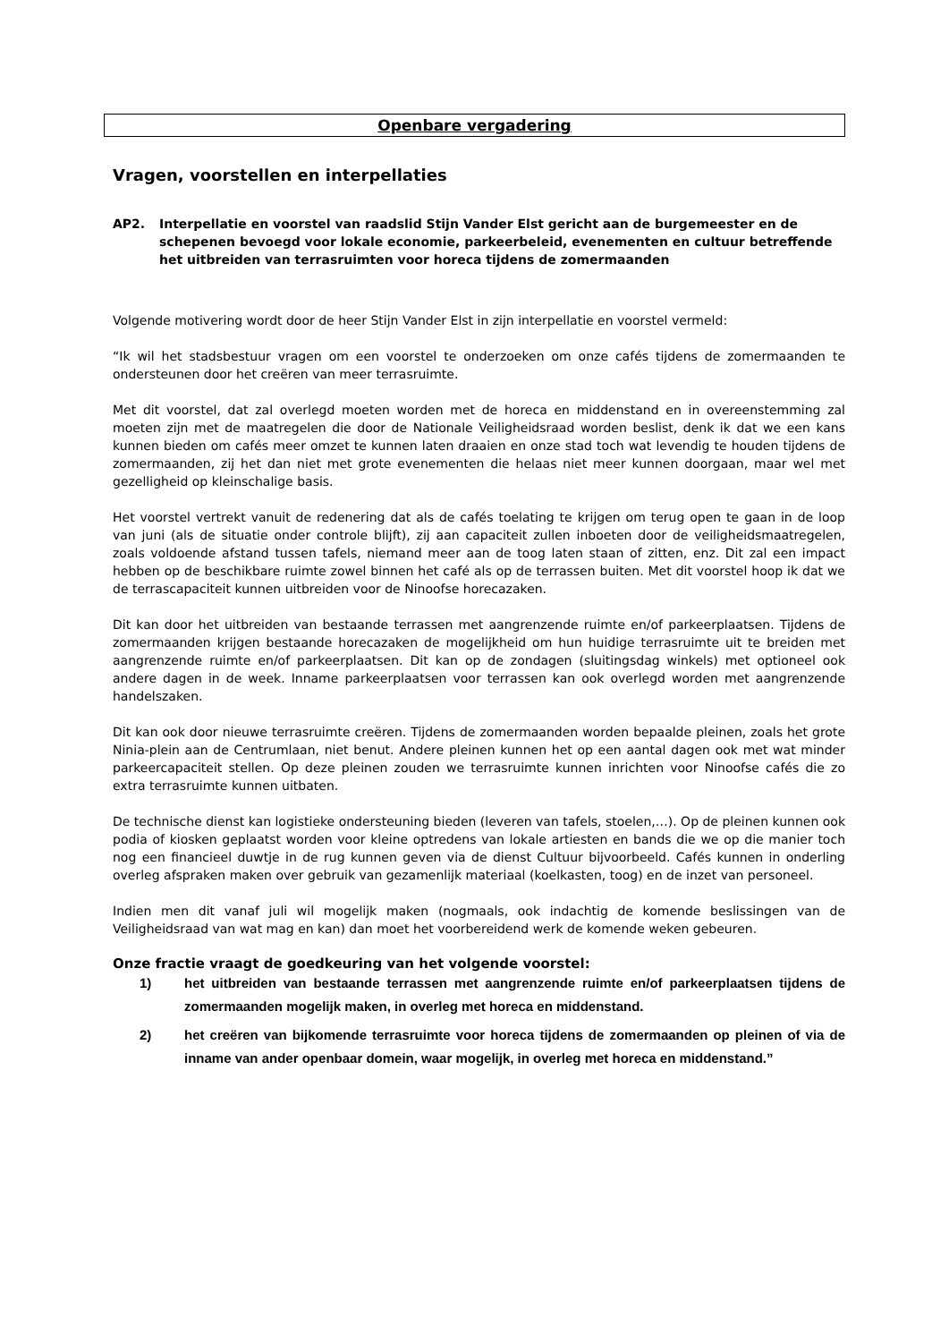Openbare vergadering
Vragen, voorstellen en interpellaties
AP2. Interpellatie en voorstel van raadslid Stijn Vander Elst gericht aan de burgemeester en de schepenen bevoegd voor lokale economie, parkeerbeleid, evenementen en cultuur betreffende het uitbreiden van terrasruimten voor horeca tijdens de zomermaanden
Volgende motivering wordt door de heer Stijn Vander Elst in zijn interpellatie en voorstel vermeld:
“Ik wil het stadsbestuur vragen om een voorstel te onderzoeken om onze cafés tijdens de zomermaanden te ondersteunen door het creëren van meer terrasruimte.
Met dit voorstel, dat zal overlegd moeten worden met de horeca en middenstand en in overeenstemming zal moeten zijn met de maatregelen die door de Nationale Veiligheidsraad worden beslist, denk ik dat we een kans kunnen bieden om cafés meer omzet te kunnen laten draaien en onze stad toch wat levendig te houden tijdens de zomermaanden, zij het dan niet met grote evenementen die helaas niet meer kunnen doorgaan, maar wel met gezelligheid op kleinschalige basis.
Het voorstel vertrekt vanuit de redenering dat als de cafés toelating te krijgen om terug open te gaan in de loop van juni (als de situatie onder controle blijft), zij aan capaciteit zullen inboeten door de veiligheidsmaatregelen, zoals voldoende afstand tussen tafels, niemand meer aan de toog laten staan of zitten, enz. Dit zal een impact hebben op de beschikbare ruimte zowel binnen het café als op de terrassen buiten. Met dit voorstel hoop ik dat we de terrascapaciteit kunnen uitbreiden voor de Ninoofse horecazaken.
Dit kan door het uitbreiden van bestaande terrassen met aangrenzende ruimte en/of parkeerplaatsen. Tijdens de zomermaanden krijgen bestaande horecazaken de mogelijkheid om hun huidige terrasruimte uit te breiden met aangrenzende ruimte en/of parkeerplaatsen. Dit kan op de zondagen (sluitingsdag winkels) met optioneel ook andere dagen in de week. Inname parkeerplaatsen voor terrassen kan ook overlegd worden met aangrenzende handelszaken.
Dit kan ook door nieuwe terrasruimte creëren. Tijdens de zomermaanden worden bepaalde pleinen, zoals het grote Ninia-plein aan de Centrumlaan, niet benut. Andere pleinen kunnen het op een aantal dagen ook met wat minder parkeercapaciteit stellen. Op deze pleinen zouden we terrasruimte kunnen inrichten voor Ninoofse cafés die zo extra terrasruimte kunnen uitbaten.
De technische dienst kan logistieke ondersteuning bieden (leveren van tafels, stoelen,…). Op de pleinen kunnen ook podia of kiosken geplaatst worden voor kleine optredens van lokale artiesten en bands die we op die manier toch nog een financieel duwtje in de rug kunnen geven via de dienst Cultuur bijvoorbeeld. Cafés kunnen in onderling overleg afspraken maken over gebruik van gezamenlijk materiaal (koelkasten, toog) en de inzet van personeel.
Indien men dit vanaf juli wil mogelijk maken (nogmaals, ook indachtig de komende beslissingen van de Veiligheidsraad van wat mag en kan) dan moet het voorbereidend werk de komende weken gebeuren.
Onze fractie vraagt de goedkeuring van het volgende voorstel:
1) het uitbreiden van bestaande terrassen met aangrenzende ruimte en/of parkeerplaatsen tijdens de zomermaanden mogelijk maken, in overleg met horeca en middenstand.
2) het creëren van bijkomende terrasruimte voor horeca tijdens de zomermaanden op pleinen of via de inname van ander openbaar domein, waar mogelijk, in overleg met horeca en middenstand.”